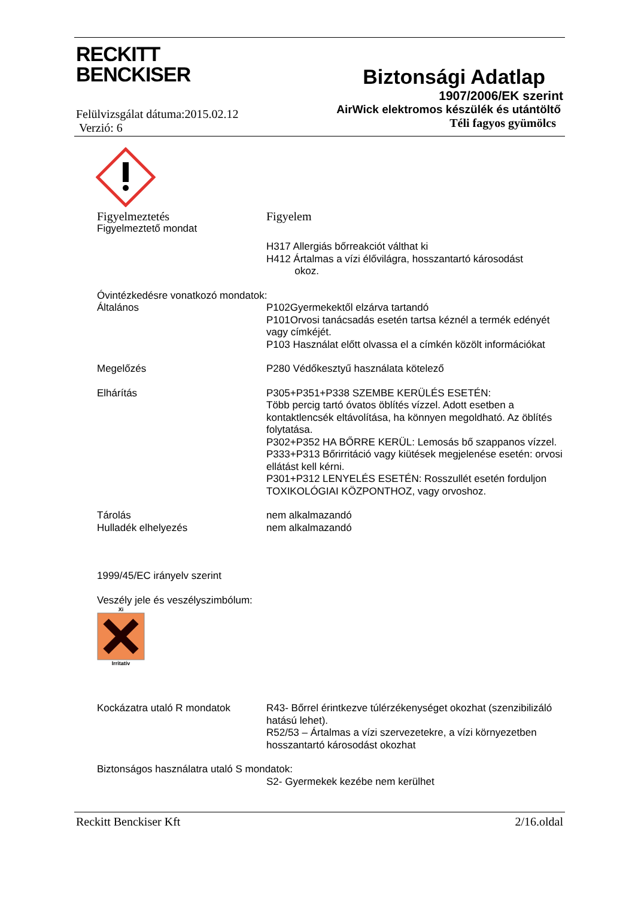RECKITT
BENCKISER
Felülvizsgálat dátuma:2015.02.12
Verzió: 6
Biztonsági Adatlap
1907/2006/EK szerint
AirWick elektromos készülék és utántöltő
Téli fagyos gyümölcs
Figyelmeztetés Figyelem
Figyelmeztető mondat
H317 Allergiás bőrreakciót válthat ki
H412 Ártalmas a vízi élővilágra, hosszantartó károsodást
okoz.
Óvintézkedésre vonatkozó mondatok:
Általános P102Gyermekektől elzárva tartandó
P101Orvosi tanácsadás esetén tartsa kéznél a termék edényét vagy címkéjét.
P103 Használat előtt olvassa el a címkén közölt információkat
Megelőzés P280 Védőkesztyű használata kötelező
Elhárítás P305+P351+P338 SZEMBE KERÜLÉS ESETÉN:
Több percig tartó óvatos öblítés vízzel. Adott esetben a kontaktlencsék eltávolítása, ha könnyen megoldható. Az öblítés folytatása.
P302+P352 HA BŐRRE KERÜL: Lemosás bő szappanos vízzel.
P333+P313 Bőrirritáció vagy kiütések megjelenése esetén: orvosi ellátást kell kérni.
P301+P312 LENYELÉS ESETÉN: Rosszullét esetén forduljon TOXIKOLÓGIAI KÖZPONTHOZ, vagy orvoshoz.
Tárolás
Hulladék elhelyezés
nem alkalmazandó
nem alkalmazandó
1999/45/EC irányelv szerint
Veszély jele és veszélyszimbólum:
Xi Irritatív
Kockázatra utaló R mondatok R43- Bőrrel érintkezve túlérzékenységet okozhat (szenzibilizáló hatású lehet).
R52/53 – Ártalmas a vízi szervezetekre, a vízi környezetben hosszantartó károsodást okozhat
Biztonságos használatra utaló S mondatok:
S2- Gyermekek kezébe nem kerülhet
Reckitt Benckiser Kft 2/16.oldal